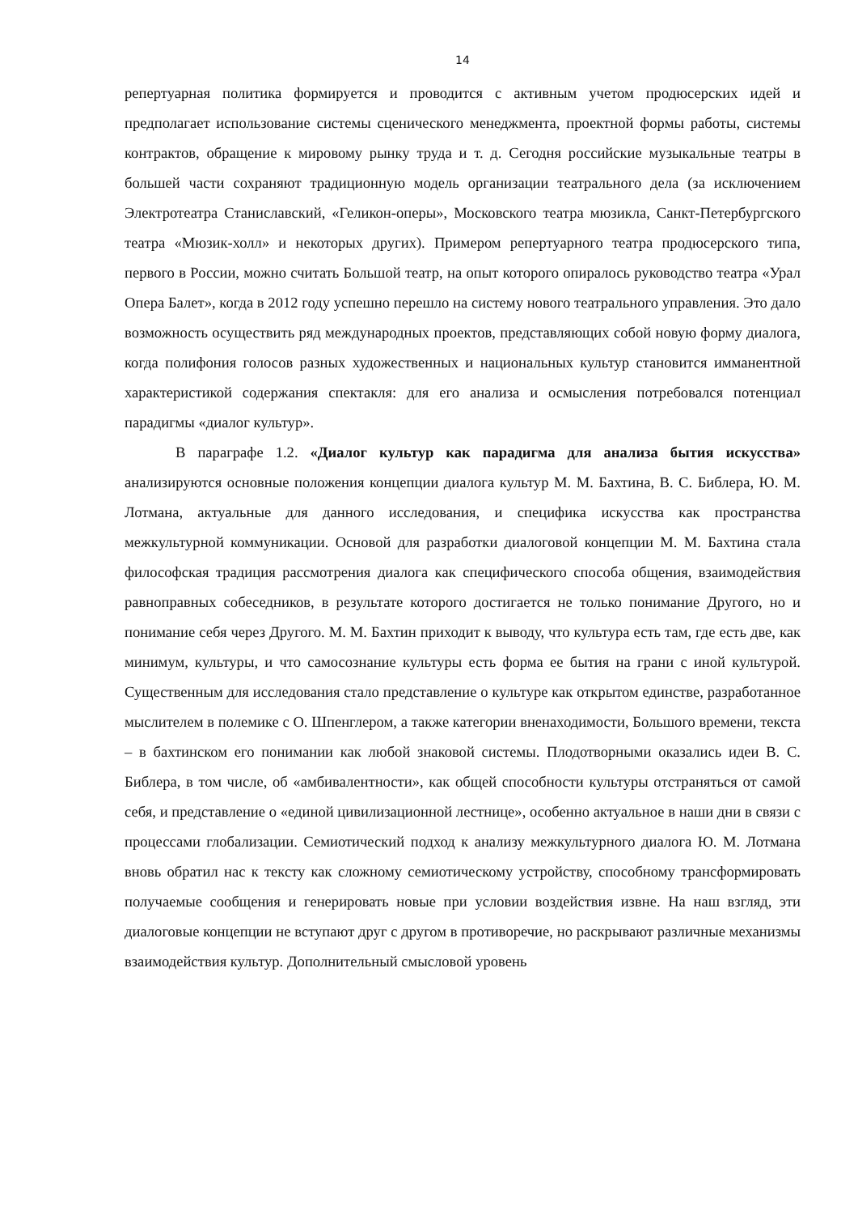14
репертуарная политика формируется и проводится с активным учетом продюсерских идей и предполагает использование системы сценического менеджмента, проектной формы работы, системы контрактов, обращение к мировому рынку труда и т. д. Сегодня российские музыкальные театры в большей части сохраняют традиционную модель организации театрального дела (за исключением Электротеатра Станиславский, «Геликон-оперы», Московского театра мюзикла, Санкт-Петербургского театра «Мюзик-холл» и некоторых других). Примером репертуарного театра продюсерского типа, первого в России, можно считать Большой театр, на опыт которого опиралось руководство театра «Урал Опера Балет», когда в 2012 году успешно перешло на систему нового театрального управления. Это дало возможность осуществить ряд международных проектов, представляющих собой новую форму диалога, когда полифония голосов разных художественных и национальных культур становится имманентной характеристикой содержания спектакля: для его анализа и осмысления потребовался потенциал парадигмы «диалог культур».
В параграфе 1.2. «Диалог культур как парадигма для анализа бытия искусства» анализируются основные положения концепции диалога культур М. М. Бахтина, В. С. Библера, Ю. М. Лотмана, актуальные для данного исследования, и специфика искусства как пространства межкультурной коммуникации. Основой для разработки диалоговой концепции М. М. Бахтина стала философская традиция рассмотрения диалога как специфического способа общения, взаимодействия равноправных собеседников, в результате которого достигается не только понимание Другого, но и понимание себя через Другого. М. М. Бахтин приходит к выводу, что культура есть там, где есть две, как минимум, культуры, и что самосознание культуры есть форма ее бытия на грани с иной культурой. Существенным для исследования стало представление о культуре как открытом единстве, разработанное мыслителем в полемике с О. Шпенглером, а также категории вненаходимости, Большого времени, текста – в бахтинском его понимании как любой знаковой системы. Плодотворными оказались идеи В. С. Библера, в том числе, об «амбивалентности», как общей способности культуры отстраняться от самой себя, и представление о «единой цивилизационной лестнице», особенно актуальное в наши дни в связи с процессами глобализации. Семиотический подход к анализу межкультурного диалога Ю. М. Лотмана вновь обратил нас к тексту как сложному семиотическому устройству, способному трансформировать получаемые сообщения и генерировать новые при условии воздействия извне. На наш взгляд, эти диалоговые концепции не вступают друг с другом в противоречие, но раскрывают различные механизмы взаимодействия культур. Дополнительный смысловой уровень